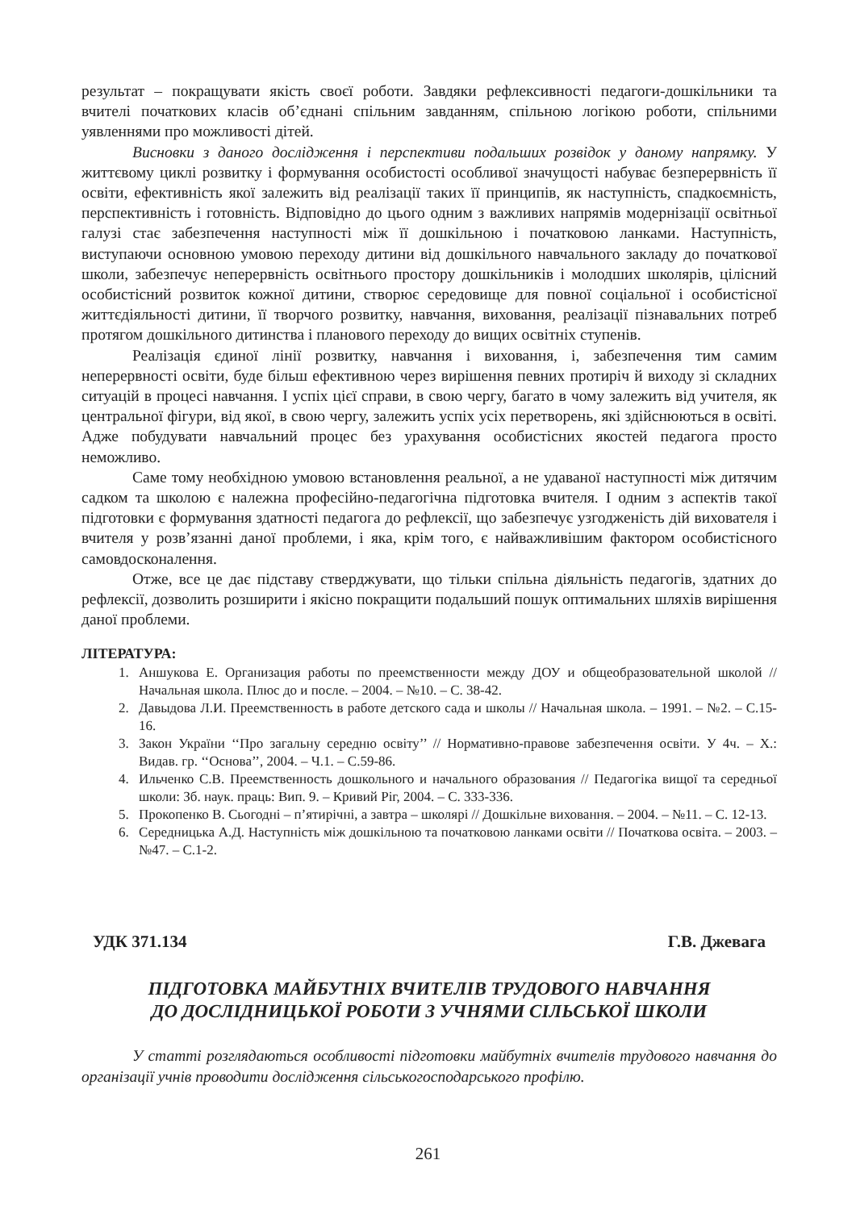результат – покращувати якість своєї роботи. Завдяки рефлексивності педагоги-дошкільники та вчителі початкових класів об’єднані спільним завданням, спільною логікою роботи, спільними уявленнями про можливості дітей.
Висновки з даного дослідження і перспективи подальших розвідок у даному напрямку. У життєвому циклі розвитку і формування особистості особливої значущості набуває безперервність її освіти, ефективність якої залежить від реалізації таких її принципів, як наступність, спадкоємність, перспективність і готовність. Відповідно до цього одним з важливих напрямів модернізації освітньої галузі стає забезпечення наступності між її дошкільною і початковою ланками. Наступність, виступаючи основною умовою переходу дитини від дошкільного навчального закладу до початкової школи, забезпечує неперервність освітнього простору дошкільників і молодших школярів, цілісний особистісний розвиток кожної дитини, створює середовище для повної соціальної і особистісної життєдіяльності дитини, її творчого розвитку, навчання, виховання, реалізації пізнавальних потреб протягом дошкільного дитинства і планового переходу до вищих освітніх ступенів.
Реалізація єдиної лінії розвитку, навчання і виховання, і, забезпечення тим самим неперервності освіти, буде більш ефективною через вирішення певних протиріч й виходу зі складних ситуацій в процесі навчання. І успіх цієї справи, в свою чергу, багато в чому залежить від учителя, як центральної фігури, від якої, в свою чергу, залежить успіх усіх перетворень, які здійснюються в освіті. Адже побудувати навчальний процес без урахування особистісних якостей педагога просто неможливо.
Саме тому необхідною умовою встановлення реальної, а не удаваної наступності між дитячим садком та школою є належна професійно-педагогічна підготовка вчителя. І одним з аспектів такої підготовки є формування здатності педагога до рефлексії, що забезпечує узгодженість дій вихователя і вчителя у розв’язанні даної проблеми, і яка, крім того, є найважливішим фактором особистісного самовдосконалення.
Отже, все це дає підставу стверджувати, що тільки спільна діяльність педагогів, здатних до рефлексії, дозволить розширити і якісно покращити подальший пошук оптимальних шляхів вирішення даної проблеми.
ЛІТЕРАТУРА:
1. Аншукова Е. Организация работы по преемственности между ДОУ и общеобразовательной школой // Начальная школа. Плюс до и после. – 2004. – №10. – С. 38-42.
2. Давыдова Л.И. Преемственность в работе детского сада и школы // Начальная школа. – 1991. – №2. – С.15-16.
3. Закон України ‘‘Про загальну середню освіту’’ // Нормативно-правове забезпечення освіти. У 4ч. – Х.: Видав. гр. ‘‘Основа’’, 2004. – Ч.1. – С.59-86.
4. Ильченко С.В. Преемственность дошкольного и начального образования // Педагогіка вищої та середньої школи: Зб. наук. праць: Вип. 9. – Кривий Ріг, 2004. – С. 333-336.
5. Прокопенко В. Сьогодні – п’ятирічні, а завтра – школярі // Дошкільне виховання. – 2004. – №11. – С. 12-13.
6. Середницька А.Д. Наступність між дошкільною та початковою ланками освіти // Початкова освіта. – 2003. – №47. – С.1-2.
УДК 371.134 Г.В. Джевага
ПІДГОТОВКА МАЙБУТНІХ ВЧИТЕЛІВ ТРУДОВОГО НАВЧАННЯ
ДО ДОСЛІДНИЦЬКОЇ РОБОТИ З УЧНЯМИ СІЛЬСЬКОЇ ШКОЛИ
У статті розглядаються особливості підготовки майбутніх вчителів трудового навчання до організації учнів проводити дослідження сільськогосподарського профілю.
261